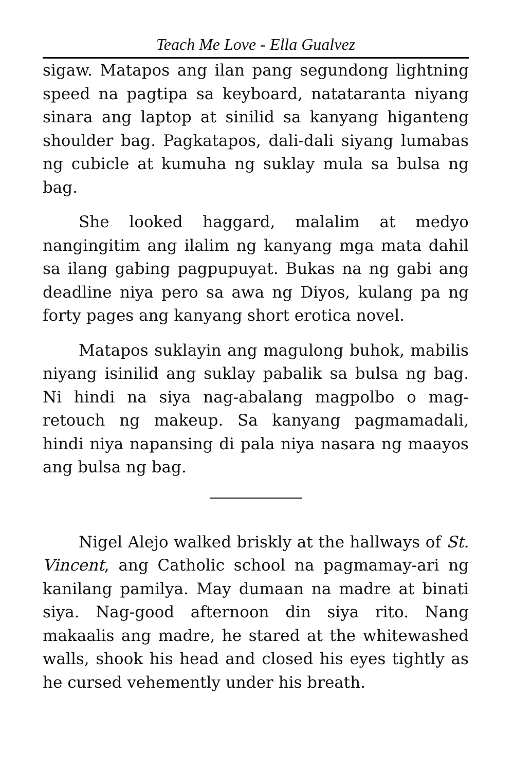Teach Me Love - Ella Gualvez
sigaw. Matapos ang ilan pang segundong lightning speed na pagtipa sa keyboard, natataranta niyang sinara ang laptop at sinilid sa kanyang higanteng shoulder bag. Pagkatapos, dali-dali siyang lumabas ng cubicle at kumuha ng suklay mula sa bulsa ng bag.
She looked haggard, malalim at medyo nangingitim ang ilalim ng kanyang mga mata dahil sa ilang gabing pagpupuyat. Bukas na ng gabi ang deadline niya pero sa awa ng Diyos, kulang pa ng forty pages ang kanyang short erotica novel.
Matapos suklayin ang magulong buhok, mabilis niyang isinilid ang suklay pabalik sa bulsa ng bag. Ni hindi na siya nag-abalang magpolbo o mag-retouch ng makeup. Sa kanyang pagmamadali, hindi niya napansing di pala niya nasara ng maayos ang bulsa ng bag.
Nigel Alejo walked briskly at the hallways of St. Vincent, ang Catholic school na pagmamay-ari ng kanilang pamilya. May dumaan na madre at binati siya. Nag-good afternoon din siya rito. Nang makaalis ang madre, he stared at the whitewashed walls, shook his head and closed his eyes tightly as he cursed vehemently under his breath.